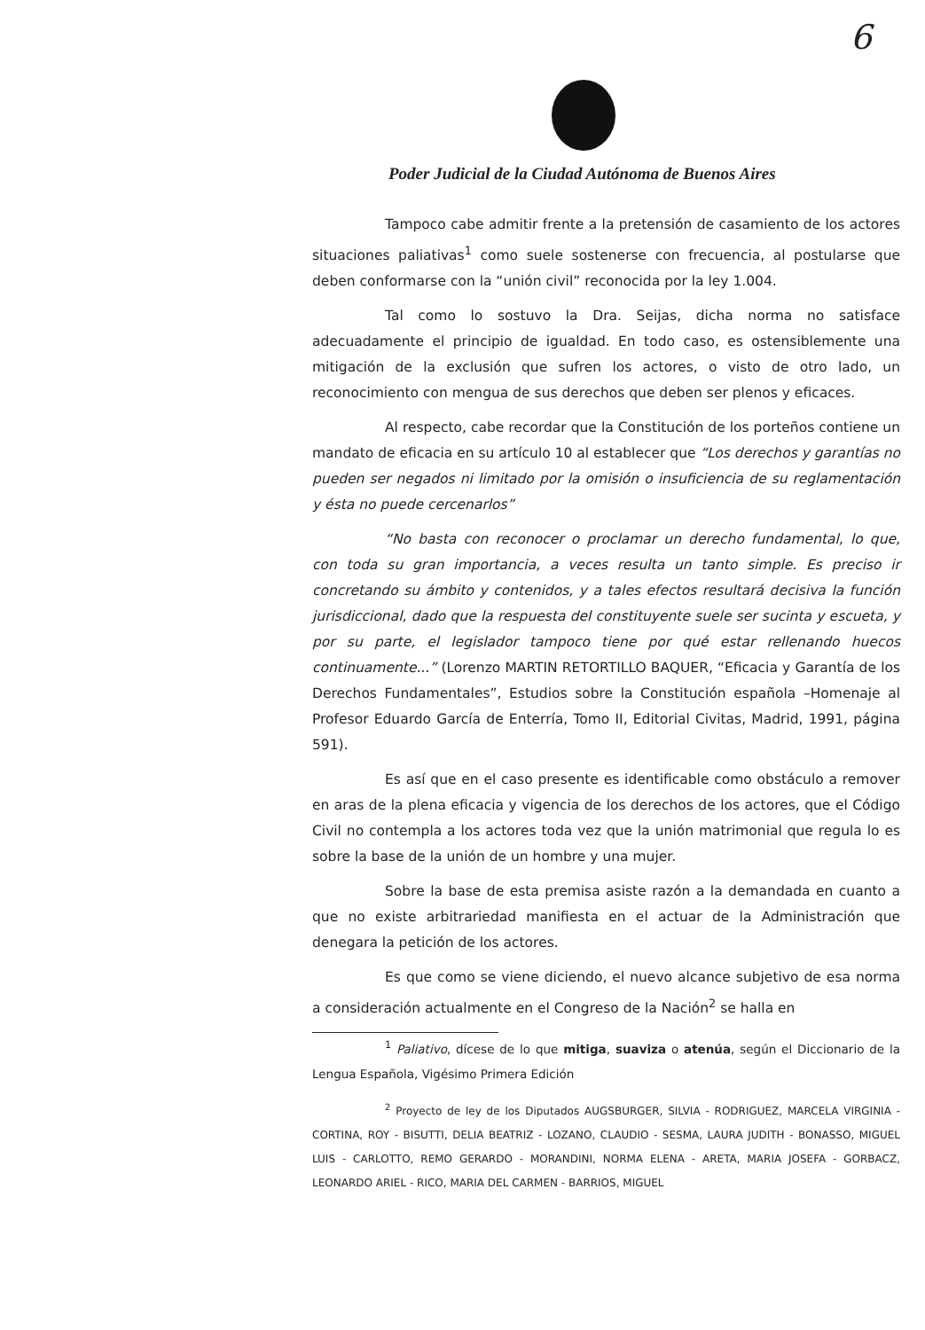6
Poder Judicial de la Ciudad Autónoma de Buenos Aires
Tampoco cabe admitir frente a la pretensión de casamiento de los actores situaciones paliativas<sup>1</sup> como suele sostenerse con frecuencia, al postularse que deben conformarse con la “unión civil” reconocida por la ley 1.004.
Tal como lo sostuvo la Dra. Seijas, dicha norma no satisface adecuadamente el principio de igualdad. En todo caso, es ostensiblemente una mitigación de la exclusión que sufren los actores, o visto de otro lado, un reconocimiento con mengua de sus derechos que deben ser plenos y eficaces.
Al respecto, cabe recordar que la Constitución de los porteños contiene un mandato de eficacia en su artículo 10 al establecer que “Los derechos y garantías no pueden ser negados ni limitado por la omisión o insuficiencia de su reglamentación y ésta no puede cercenarlos”
“No basta con reconocer o proclamar un derecho fundamental, lo que, con toda su gran importancia, a veces resulta un tanto simple. Es preciso ir concretando su ámbito y contenidos, y a tales efectos resultará decisiva la función jurisdiccional, dado que la respuesta del constituyente suele ser sucinta y escueta, y por su parte, el legislador tampoco tiene por qué estar rellenando huecos continuamente...” (Lorenzo MARTIN RETORTILLO BAQUER, “Eficacia y Garantía de los Derechos Fundamentales”, Estudios sobre la Constitución española –Homenaje al Profesor Eduardo García de Enterría, Tomo II, Editorial Civitas, Madrid, 1991, página 591).
Es así que en el caso presente es identificable como obstáculo a remover en aras de la plena eficacia y vigencia de los derechos de los actores, que el Código Civil no contempla a los actores toda vez que la unión matrimonial que regula lo es sobre la base de la unión de un hombre y una mujer.
Sobre la base de esta premisa asiste razón a la demandada en cuanto a que no existe arbitrariedad manifiesta en el actuar de la Administración que denegara la petición de los actores.
Es que como se viene diciendo, el nuevo alcance subjetivo de esa norma a consideración actualmente en el Congreso de la Nación<sup>2</sup> se halla en
<sup>1</sup> Paliativo, dícese de lo que mitiga, suaviza o atenúa, según el Diccionario de la Lengua Española, Vigésimo Primera Edición
<sup>2</sup> Proyecto de ley de los Diputados AUGSBURGER, SILVIA - RODRIGUEZ, MARCELA VIRGINIA - CORTINA, ROY - BISUTTI, DELIA BEATRIZ - LOZANO, CLAUDIO - SESMA, LAURA JUDITH - BONASSO, MIGUEL LUIS - CARLOTTO, REMO GERARDO - MORANDINI, NORMA ELENA - ARETA, MARIA JOSEFA - GORBACZ, LEONARDO ARIEL - RICO, MARIA DEL CARMEN - BARRIOS, MIGUEL